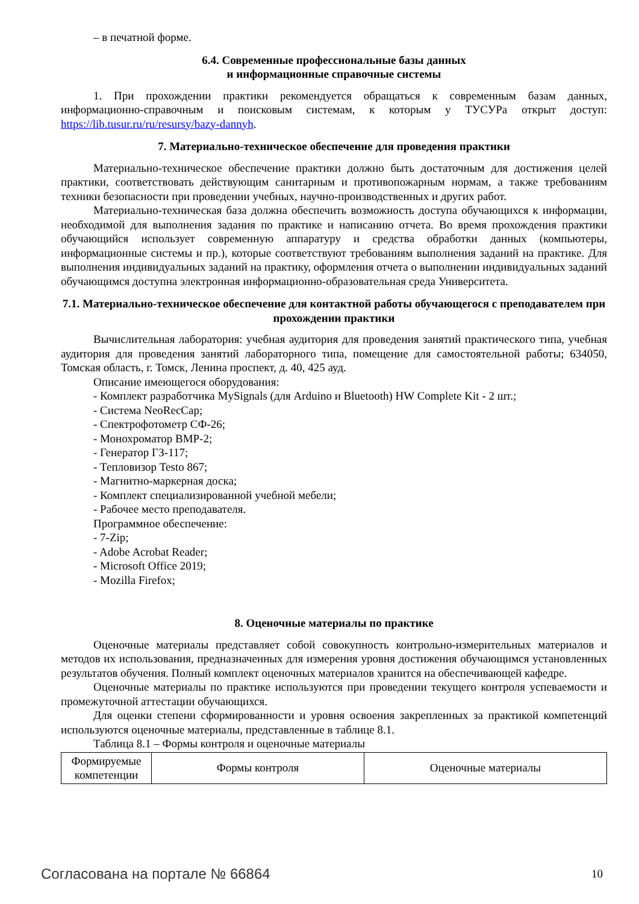– в печатной форме.
6.4. Современные профессиональные базы данных
и информационные справочные системы
1. При прохождении практики рекомендуется обращаться к современным базам данных, информационно-справочным и поисковым системам, к которым у ТУСУРа открыт доступ: https://lib.tusur.ru/ru/resursy/bazy-dannyh.
7. Материально-техническое обеспечение для проведения практики
Материально-техническое обеспечение практики должно быть достаточным для достижения целей практики, соответствовать действующим санитарным и противопожарным нормам, а также требованиям техники безопасности при проведении учебных, научно-производственных и других работ.
Материально-техническая база должна обеспечить возможность доступа обучающихся к информации, необходимой для выполнения задания по практике и написанию отчета. Во время прохождения практики обучающийся использует современную аппаратуру и средства обработки данных (компьютеры, информационные системы и пр.), которые соответствуют требованиям выполнения заданий на практике. Для выполнения индивидуальных заданий на практику, оформления отчета о выполнении индивидуальных заданий обучающимся доступна электронная информационно-образовательная среда Университета.
7.1. Материально-техническое обеспечение для контактной работы обучающегося с преподавателем при прохождении практики
Вычислительная лаборатория: учебная аудитория для проведения занятий практического типа, учебная аудитория для проведения занятий лабораторного типа, помещение для самостоятельной работы; 634050, Томская область, г. Томск, Ленина проспект, д. 40, 425 ауд.
Описание имеющегося оборудования:
- Комплект разработчика MySignals (для Arduino и Bluetooth) HW Complete Kit - 2 шт.;
- Система NeoRecCap;
- Спектрофотометр СФ-26;
- Монохроматор ВМР-2;
- Генератор ГЗ-117;
- Тепловизор Testo 867;
- Магнитно-маркерная доска;
- Комплект специализированной учебной мебели;
- Рабочее место преподавателя.
Программное обеспечение:
- 7-Zip;
- Adobe Acrobat Reader;
- Microsoft Office 2019;
- Mozilla Firefox;
8. Оценочные материалы по практике
Оценочные материалы представляет собой совокупность контрольно-измерительных материалов и методов их использования, предназначенных для измерения уровня достижения обучающимся установленных результатов обучения. Полный комплект оценочных материалов хранится на обеспечивающей кафедре.
Оценочные материалы по практике используются при проведении текущего контроля успеваемости и промежуточной аттестации обучающихся.
Для оценки степени сформированности и уровня освоения закрепленных за практикой компетенций используются оценочные материалы, представленные в таблице 8.1.
Таблица 8.1 – Формы контроля и оценочные материалы
| Формируемые компетенции | Формы контроля | Оценочные материалы |
Согласована на портале № 66864 10